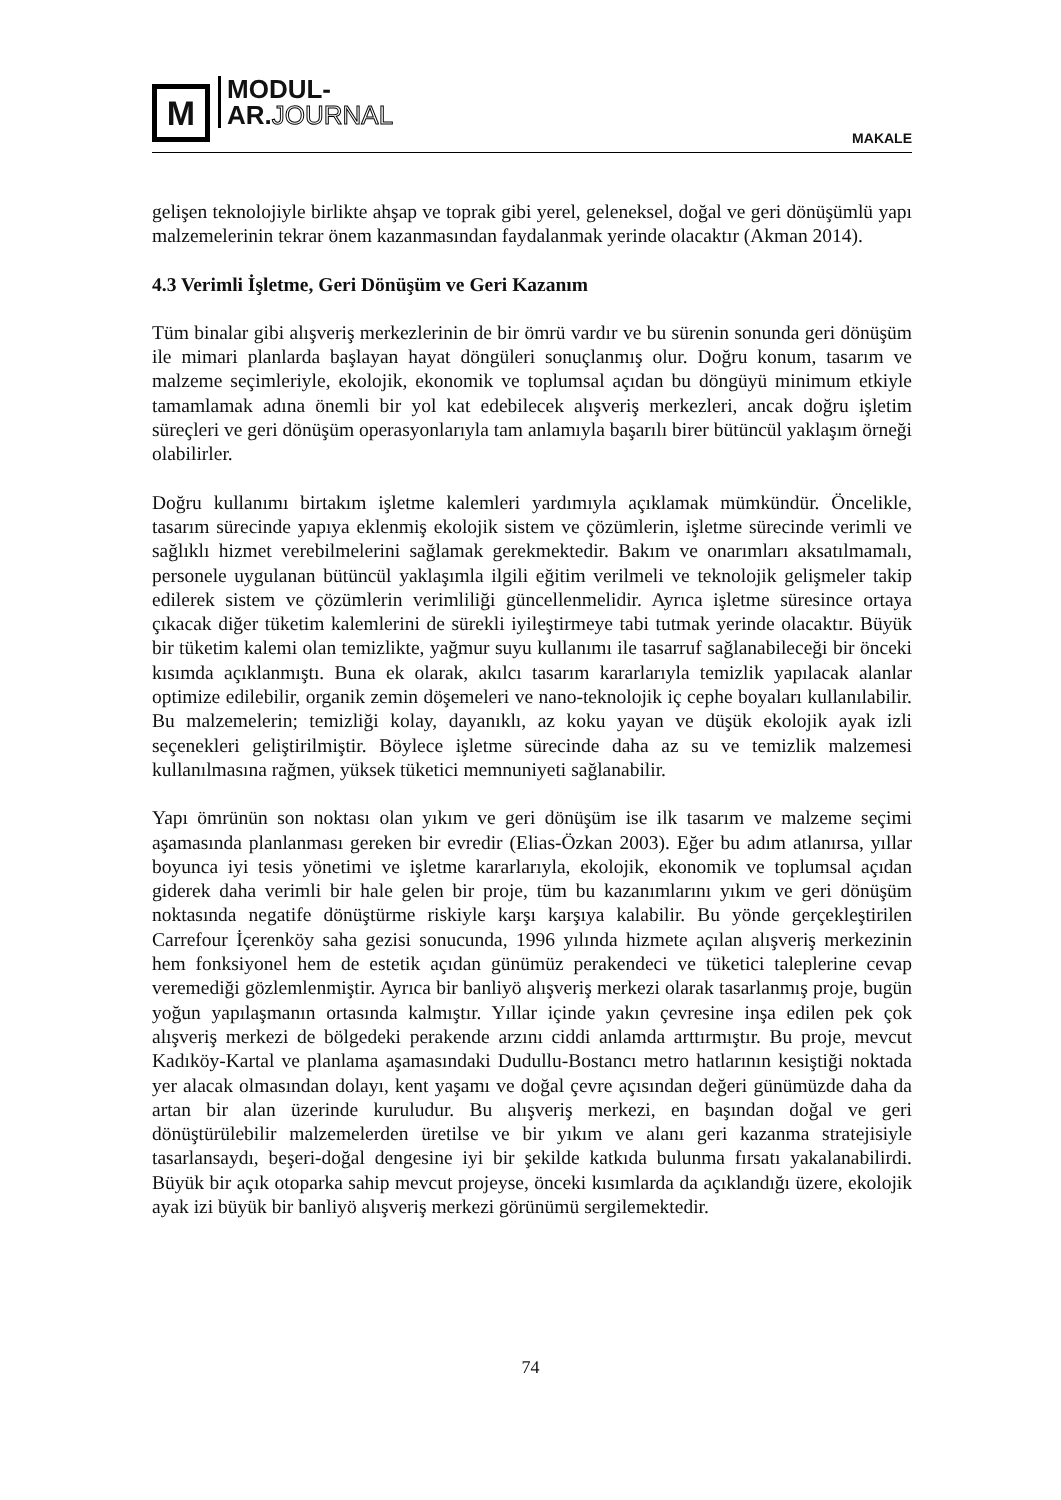M
MODUL-
AR.JOURNAL
MAKALE
gelişen teknolojiyle birlikte ahşap ve toprak gibi yerel, geleneksel, doğal ve geri dönüşümlü yapı malzemelerinin tekrar önem kazanmasından faydalanmak yerinde olacaktır (Akman 2014).
4.3 Verimli İşletme, Geri Dönüşüm ve Geri Kazanım
Tüm binalar gibi alışveriş merkezlerinin de bir ömrü vardır ve bu sürenin sonunda geri dönüşüm ile mimari planlarda başlayan hayat döngüleri sonuçlanmış olur. Doğru konum, tasarım ve malzeme seçimleriyle, ekolojik, ekonomik ve toplumsal açıdan bu döngüyü minimum etkiyle tamamlamak adına önemli bir yol kat edebilecek alışveriş merkezleri, ancak doğru işletim süreçleri ve geri dönüşüm operasyonlarıyla tam anlamıyla başarılı birer bütüncül yaklaşım örneği olabilirler.
Doğru kullanımı birtakım işletme kalemleri yardımıyla açıklamak mümkündür. Öncelikle, tasarım sürecinde yapıya eklenmiş ekolojik sistem ve çözümlerin, işletme sürecinde verimli ve sağlıklı hizmet verebilmelerini sağlamak gerekmektedir. Bakım ve onarımları aksatılmamalı, personele uygulanan bütüncül yaklaşımla ilgili eğitim verilmeli ve teknolojik gelişmeler takip edilerek sistem ve çözümlerin verimliliği güncellenmelidir. Ayrıca işletme süresince ortaya çıkacak diğer tüketim kalemlerini de sürekli iyileştirmeye tabi tutmak yerinde olacaktır. Büyük bir tüketim kalemi olan temizlikte, yağmur suyu kullanımı ile tasarruf sağlanabileceği bir önceki kısımda açıklanmıştı. Buna ek olarak, akılcı tasarım kararlarıyla temizlik yapılacak alanlar optimize edilebilir, organik zemin döşemeleri ve nano-teknolojik iç cephe boyaları kullanılabilir. Bu malzemelerin; temizliği kolay, dayanıklı, az koku yayan ve düşük ekolojik ayak izli seçenekleri geliştirilmiştir. Böylece işletme sürecinde daha az su ve temizlik malzemesi kullanılmasına rağmen, yüksek tüketici memnuniyeti sağlanabilir.
Yapı ömrünün son noktası olan yıkım ve geri dönüşüm ise ilk tasarım ve malzeme seçimi aşamasında planlanması gereken bir evredir (Elias-Özkan 2003). Eğer bu adım atlanırsa, yıllar boyunca iyi tesis yönetimi ve işletme kararlarıyla, ekolojik, ekonomik ve toplumsal açıdan giderek daha verimli bir hale gelen bir proje, tüm bu kazanımlarını yıkım ve geri dönüşüm noktasında negatife dönüştürme riskiyle karşı karşıya kalabilir. Bu yönde gerçekleştirilen Carrefour İçerenköy saha gezisi sonucunda, 1996 yılında hizmete açılan alışveriş merkezinin hem fonksiyonel hem de estetik açıdan günümüz perakendeci ve tüketici taleplerine cevap veremediği gözlemlenmiştir. Ayrıca bir banliyö alışveriş merkezi olarak tasarlanmış proje, bugün yoğun yapılaşmanın ortasında kalmıştır. Yıllar içinde yakın çevresine inşa edilen pek çok alışveriş merkezi de bölgedeki perakende arzını ciddi anlamda arttırmıştır. Bu proje, mevcut Kadıköy-Kartal ve planlama aşamasındaki Dudullu-Bostancı metro hatlarının kesiştiği noktada yer alacak olmasından dolayı, kent yaşamı ve doğal çevre açısından değeri günümüzde daha da artan bir alan üzerinde kuruludur. Bu alışveriş merkezi, en başından doğal ve geri dönüştürülebilir malzemelerden üretilse ve bir yıkım ve alanı geri kazanma stratejisiyle tasarlansaydı, beşeri-doğal dengesine iyi bir şekilde katkıda bulunma fırsatı yakalanabilirdi. Büyük bir açık otoparka sahip mevcut projeyse, önceki kısımlarda da açıklandığı üzere, ekolojik ayak izi büyük bir banliyö alışveriş merkezi görünümü sergilemektedir.
74